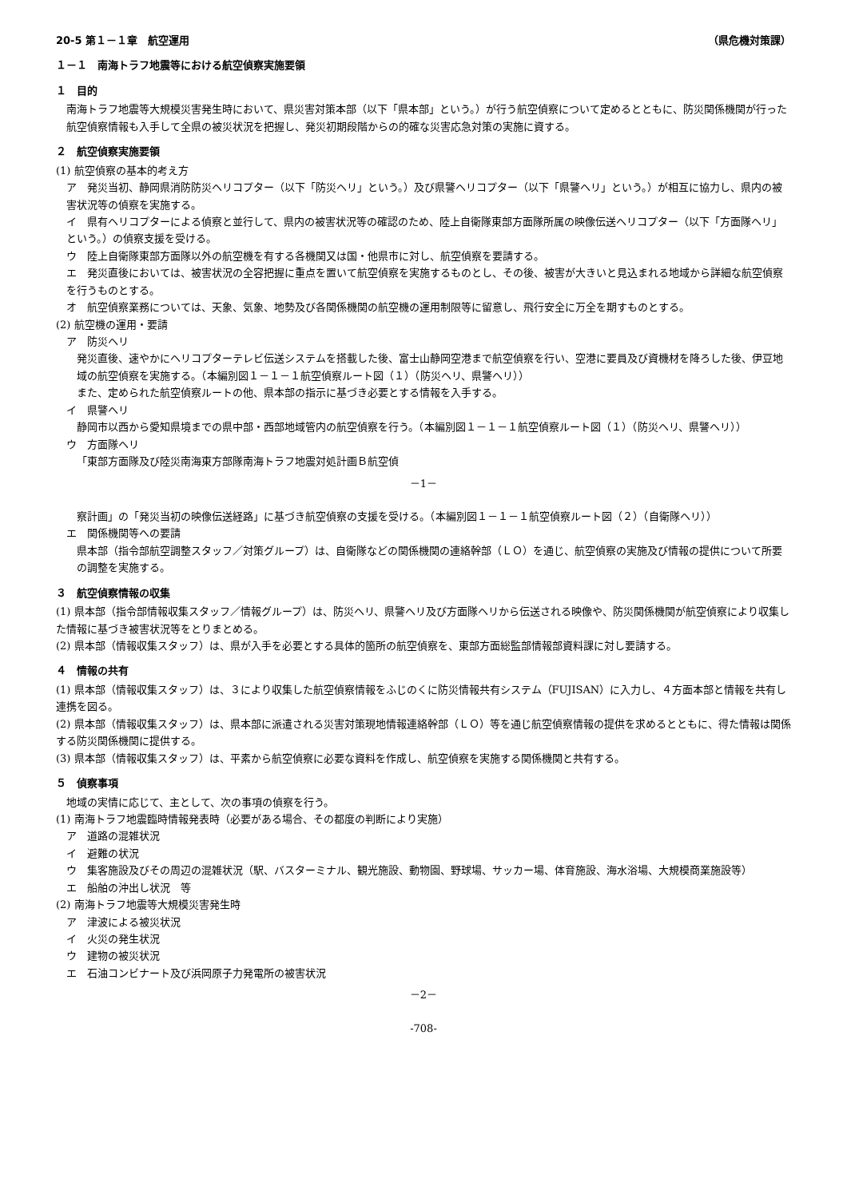20-5 第１－１章　航空運用 （県危機対策課）
１－１　南海トラフ地震等における航空偵察実施要領
１　目的
南海トラフ地震等大規模災害発生時において、県災害対策本部（以下「県本部」という。）が行う航空偵察について定めるとともに、防災関係機関が行った航空偵察情報も入手して全県の被災状況を把握し、発災初期段階からの的確な災害応急対策の実施に資する。
２　航空偵察実施要領
(1) 航空偵察の基本的考え方
ア　発災当初、静岡県消防防災ヘリコプター（以下「防災ヘリ」という。）及び県警ヘリコプター（以下「県警ヘリ」という。）が相互に協力し、県内の被害状況等の偵察を実施する。
イ　県有ヘリコプターによる偵察と並行して、県内の被害状況等の確認のため、陸上自衛隊東部方面隊所属の映像伝送ヘリコプター（以下「方面隊ヘリ」という。）の偵察支援を受ける。
ウ　陸上自衛隊東部方面隊以外の航空機を有する各機関又は国・他県市に対し、航空偵察を要請する。
エ　発災直後においては、被害状況の全容把握に重点を置いて航空偵察を実施するものとし、その後、被害が大きいと見込まれる地域から詳細な航空偵察を行うものとする。
オ　航空偵察業務については、天象、気象、地勢及び各関係機関の航空機の運用制限等に留意し、飛行安全に万全を期すものとする。
(2) 航空機の運用・要請
ア　防災ヘリ
発災直後、速やかにヘリコプターテレビ伝送システムを搭載した後、富士山静岡空港まで航空偵察を行い、空港に要員及び資機材を降ろした後、伊豆地域の航空偵察を実施する。（本編別図１－１－１航空偵察ルート図（１）（防災ヘリ、県警ヘリ））
また、定められた航空偵察ルートの他、県本部の指示に基づき必要とする情報を入手する。
イ　県警ヘリ
静岡市以西から愛知県境までの県中部・西部地域管内の航空偵察を行う。（本編別図１－１－１航空偵察ルート図（１）（防災ヘリ、県警ヘリ））
ウ　方面隊ヘリ
「東部方面隊及び陸災南海東方部隊南海トラフ地震対処計画Ｂ航空偵
－1－
察計画」の「発災当初の映像伝送経路」に基づき航空偵察の支援を受ける。（本編別図１－１－１航空偵察ルート図（２）（自衛隊ヘリ））
エ　関係機関等への要請
県本部（指令部航空調整スタッフ／対策グループ）は、自衛隊などの関係機関の連絡幹部（ＬＯ）を通じ、航空偵察の実施及び情報の提供について所要の調整を実施する。
３　航空偵察情報の収集
(1) 県本部（指令部情報収集スタッフ／情報グループ）は、防災ヘリ、県警ヘリ及び方面隊ヘリから伝送される映像や、防災関係機関が航空偵察により収集した情報に基づき被害状況等をとりまとめる。
(2) 県本部（情報収集スタッフ）は、県が入手を必要とする具体的箇所の航空偵察を、東部方面総監部情報部資料課に対し要請する。
４　情報の共有
(1) 県本部（情報収集スタッフ）は、３により収集した航空偵察情報をふじのくに防災情報共有システム（FUJISAN）に入力し、４方面本部と情報を共有し連携を図る。
(2) 県本部（情報収集スタッフ）は、県本部に派遣される災害対策現地情報連絡幹部（ＬＯ）等を通じ航空偵察情報の提供を求めるとともに、得た情報は関係する防災関係機関に提供する。
(3) 県本部（情報収集スタッフ）は、平素から航空偵察に必要な資料を作成し、航空偵察を実施する関係機関と共有する。
５　偵察事項
地域の実情に応じて、主として、次の事項の偵察を行う。
(1) 南海トラフ地震臨時情報発表時（必要がある場合、その都度の判断により実施）
ア　道路の混雑状況
イ　避難の状況
ウ　集客施設及びその周辺の混雑状況（駅、バスターミナル、観光施設、動物園、野球場、サッカー場、体育施設、海水浴場、大規模商業施設等）
エ　船舶の沖出し状況　等
(2) 南海トラフ地震等大規模災害発生時
ア　津波による被災状況
イ　火災の発生状況
ウ　建物の被災状況
エ　石油コンビナート及び浜岡原子力発電所の被害状況
－2－
-708-